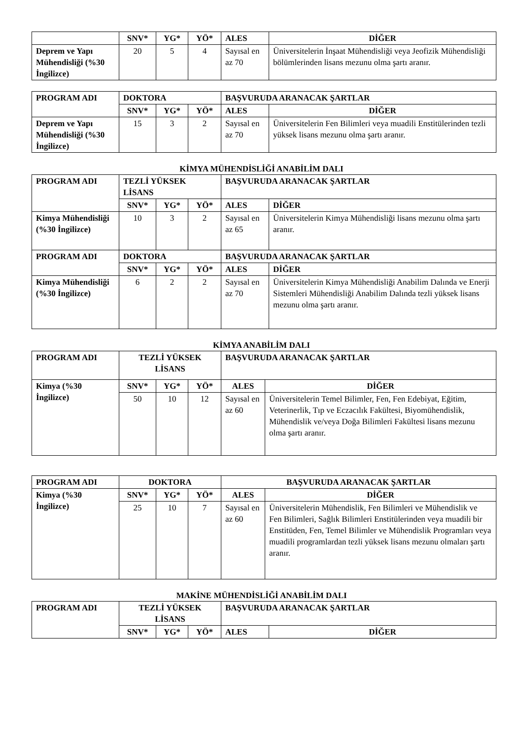| | SNV* | YG* | YÖ* | ALES | DİĞER |
| --- | --- | --- | --- | --- | --- |
| Deprem ve Yapı Mühendisliği (%30 İngilizce) | 20 | 5 | 4 | Sayısal en az 70 | Üniversitelerin İnşaat Mühendisliği veya Jeofizik Mühendisliği bölümlerinden lisans mezunu olma şartı aranır. |
| PROGRAM ADI | DOKTORA | | | BAŞVURUDA ARANACAK ŞARTLAR | |
| --- | --- | --- | --- | --- | --- |
| | SNV* | YG* | YÖ* | ALES | DİĞER |
| Deprem ve Yapı Mühendisliği (%30 İngilizce) | 15 | 3 | 2 | Sayısal en az 70 | Üniversitelerin Fen Bilimleri veya muadili Enstitülerinden tezli yüksek lisans mezunu olma şartı aranır. |
KİMYA MÜHENDİSLİĞİ ANABİLİM DALI
| PROGRAM ADI | TEZLİ YÜKSEK LİSANS | | | BAŞVURUDA ARANACAK ŞARTLAR | |
| --- | --- | --- | --- | --- | --- |
| | SNV* | YG* | YÖ* | ALES | DİĞER |
| Kimya Mühendisliği (%30 İngilizce) | 10 | 3 | 2 | Sayısal en az 65 | Üniversitelerin Kimya Mühendisliği lisans mezunu olma şartı aranır. |
| PROGRAM ADI | DOKTORA | | | BAŞVURUDA ARANACAK ŞARTLAR | |
| | SNV* | YG* | YÖ* | ALES | DİĞER |
| Kimya Mühendisliği (%30 İngilizce) | 6 | 2 | 2 | Sayısal en az 70 | Üniversitelerin Kimya Mühendisliği Anabilim Dalında ve Enerji Sistemleri Mühendisliği Anabilim Dalında tezli yüksek lisans mezunu olma şartı aranır. |
KİMYA ANABİLİM DALI
| PROGRAM ADI | TEZLİ YÜKSEK LİSANS | | | BAŞVURUDA ARANACAK ŞARTLAR | |
| --- | --- | --- | --- | --- | --- |
| Kimya (%30 İngilizce) | SNV* | YG* | YÖ* | ALES | DİĞER |
| | 50 | 10 | 12 | Sayısal en az 60 | Üniversitelerin Temel Bilimler, Fen, Fen Edebiyat, Eğitim, Veterinerlik, Tıp ve Eczacılık Fakültesi, Biyomühendislik, Mühendislik ve/veya Doğa Bilimleri Fakültesi lisans mezunu olma şartı aranır. |
| PROGRAM ADI | DOKTORA | | | BAŞVURUDA ARANACAK ŞARTLAR | |
| --- | --- | --- | --- | --- | --- |
| Kimya (%30 İngilizce) | SNV* | YG* | YÖ* | ALES | DİĞER |
| | 25 | 10 | 7 | Sayısal en az 60 | Üniversitelerin Mühendislik, Fen Bilimleri ve Mühendislik ve Fen Bilimleri, Sağlık Bilimleri Enstitülerinden veya muadili bir Enstitüden, Fen, Temel Bilimler ve Mühendislik Programları veya muadili programlardan tezli yüksek lisans mezunu olmaları şartı aranır. |
MAKİNE MÜHENDİSLİĞİ ANABİLİM DALI
| PROGRAM ADI | TEZLİ YÜKSEK LİSANS | | | BAŞVURUDA ARANACAK ŞARTLAR | |
| --- | --- | --- | --- | --- | --- |
| | SNV* | YG* | YÖ* | ALES | DİĞER |